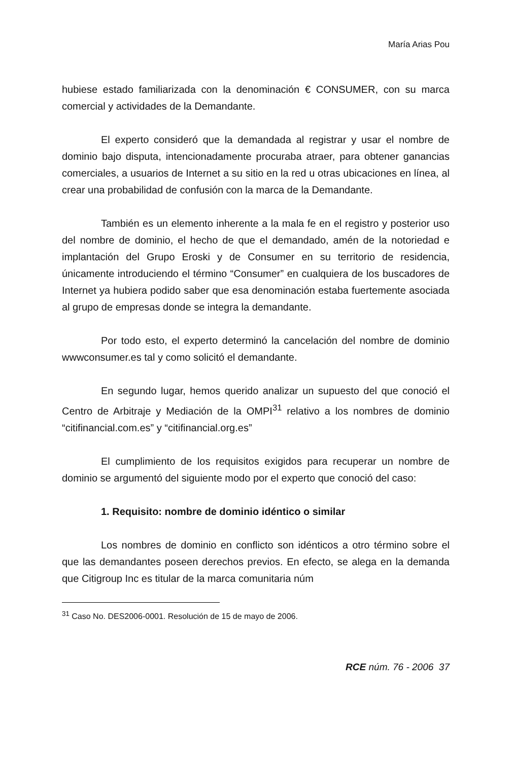María Arias Pou
hubiese estado familiarizada con la denominación € CONSUMER, con su marca comercial y actividades de la Demandante.
El experto consideró que la demandada al registrar y usar el nombre de dominio bajo disputa, intencionadamente procuraba atraer, para obtener ganancias comerciales, a usuarios de Internet a su sitio en la red u otras ubicaciones en línea, al crear una probabilidad de confusión con la marca de la Demandante.
También es un elemento inherente a la mala fe en el registro y posterior uso del nombre de dominio, el hecho de que el demandado, amén de la notoriedad e implantación del Grupo Eroski y de Consumer en su territorio de residencia, únicamente introduciendo el término “Consumer” en cualquiera de los buscadores de Internet ya hubiera podido saber que esa denominación estaba fuertemente asociada al grupo de empresas donde se integra la demandante.
Por todo esto, el experto determinó la cancelación del nombre de dominio wwwconsumer.es tal y como solicitó el demandante.
En segundo lugar, hemos querido analizar un supuesto del que conoció el Centro de Arbitraje y Mediación de la OMPI<sup>31</sup> relativo a los nombres de dominio “citifinancial.com.es” y “citifinancial.org.es”
El cumplimiento de los requisitos exigidos para recuperar un nombre de dominio se argumentó del siguiente modo por el experto que conoció del caso:
1. Requisito: nombre de dominio idéntico o similar
Los nombres de dominio en conflicto son idénticos a otro término sobre el que las demandantes poseen derechos previos. En efecto, se alega en la demanda que Citigroup Inc es titular de la marca comunitaria núm
<sup>31</sup> Caso No. DES2006-0001. Resolución de 15 de mayo de 2006.
RCE núm. 76 - 2006 37